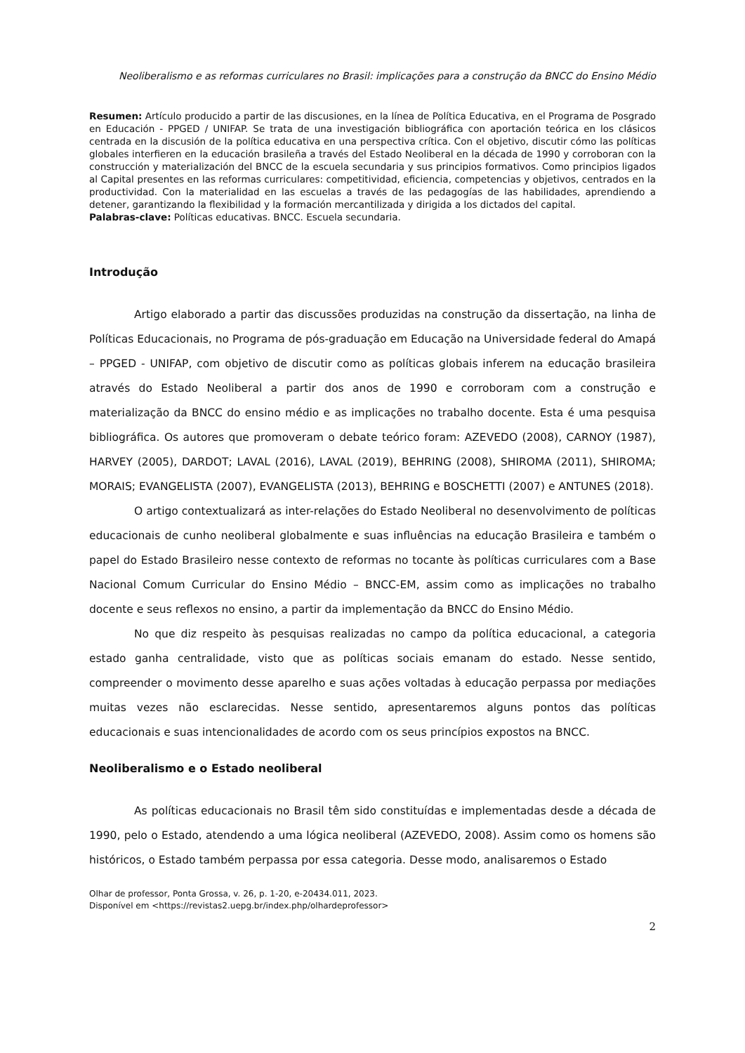Neoliberalismo e as reformas curriculares no Brasil: implicações para a construção da BNCC do Ensino Médio
Resumen: Artículo producido a partir de las discusiones, en la línea de Política Educativa, en el Programa de Posgrado en Educación - PPGED / UNIFAP. Se trata de una investigación bibliográfica con aportación teórica en los clásicos centrada en la discusión de la política educativa en una perspectiva crítica. Con el objetivo, discutir cómo las políticas globales interfieren en la educación brasileña a través del Estado Neoliberal en la década de 1990 y corroboran con la construcción y materialización del BNCC de la escuela secundaria y sus principios formativos. Como principios ligados al Capital presentes en las reformas curriculares: competitividad, eficiencia, competencias y objetivos, centrados en la productividad. Con la materialidad en las escuelas a través de las pedagogías de las habilidades, aprendiendo a detener, garantizando la flexibilidad y la formación mercantilizada y dirigida a los dictados del capital.
Palabras-clave: Políticas educativas. BNCC. Escuela secundaria.
Introdução
Artigo elaborado a partir das discussões produzidas na construção da dissertação, na linha de Políticas Educacionais, no Programa de pós-graduação em Educação na Universidade federal do Amapá – PPGED - UNIFAP, com objetivo de discutir como as políticas globais inferem na educação brasileira através do Estado Neoliberal a partir dos anos de 1990 e corroboram com a construção e materialização da BNCC do ensino médio e as implicações no trabalho docente. Esta é uma pesquisa bibliográfica. Os autores que promoveram o debate teórico foram: AZEVEDO (2008), CARNOY (1987), HARVEY (2005), DARDOT; LAVAL (2016), LAVAL (2019), BEHRING (2008), SHIROMA (2011), SHIROMA; MORAIS; EVANGELISTA (2007), EVANGELISTA (2013), BEHRING e BOSCHETTI (2007) e ANTUNES (2018).
O artigo contextualizará as inter-relações do Estado Neoliberal no desenvolvimento de políticas educacionais de cunho neoliberal globalmente e suas influências na educação Brasileira e também o papel do Estado Brasileiro nesse contexto de reformas no tocante às políticas curriculares com a Base Nacional Comum Curricular do Ensino Médio – BNCC-EM, assim como as implicações no trabalho docente e seus reflexos no ensino, a partir da implementação da BNCC do Ensino Médio.
No que diz respeito às pesquisas realizadas no campo da política educacional, a categoria estado ganha centralidade, visto que as políticas sociais emanam do estado. Nesse sentido, compreender o movimento desse aparelho e suas ações voltadas à educação perpassa por mediações muitas vezes não esclarecidas. Nesse sentido, apresentaremos alguns pontos das políticas educacionais e suas intencionalidades de acordo com os seus princípios expostos na BNCC.
Neoliberalismo e o Estado neoliberal
As políticas educacionais no Brasil têm sido constituídas e implementadas desde a década de 1990, pelo o Estado, atendendo a uma lógica neoliberal (AZEVEDO, 2008). Assim como os homens são históricos, o Estado também perpassa por essa categoria. Desse modo, analisaremos o Estado
Olhar de professor, Ponta Grossa, v. 26, p. 1-20, e-20434.011, 2023.
Disponível em <https://revistas2.uepg.br/index.php/olhardeprofessor>
2